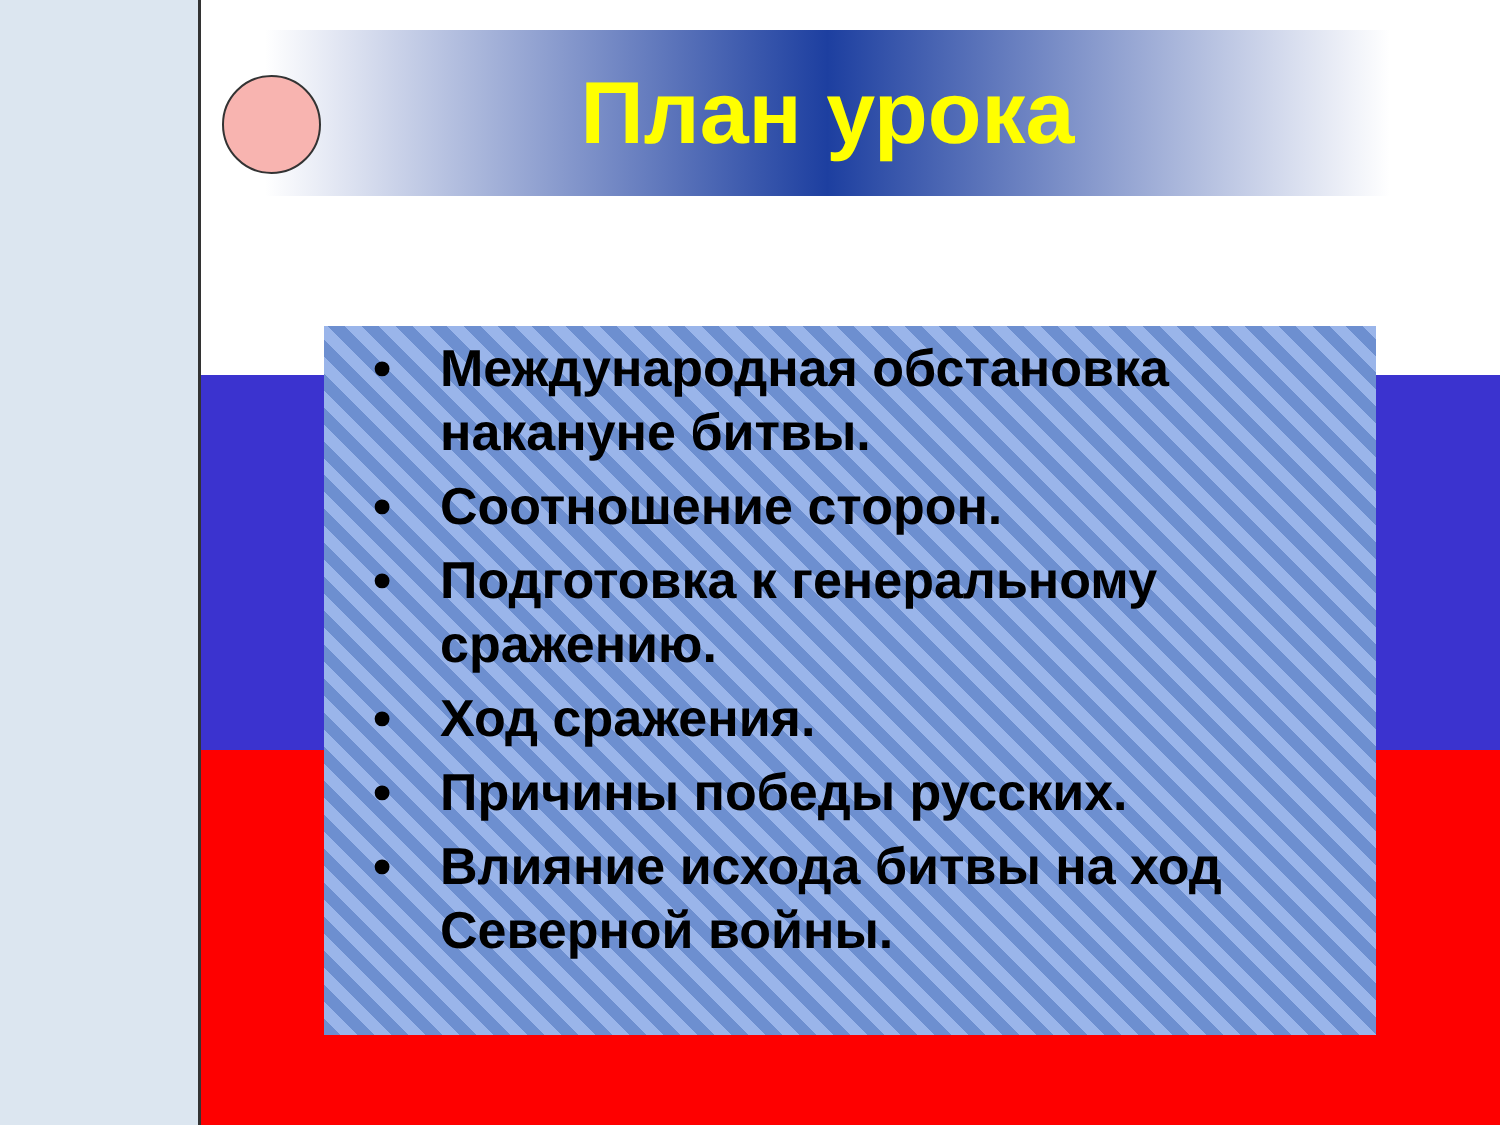План урока
• Международная обстановка накануне битвы.
• Соотношение сторон.
• Подготовка к генеральному сражению.
• Ход сражения.
• Причины победы русских.
• Влияние исхода битвы на ход Северной войны.